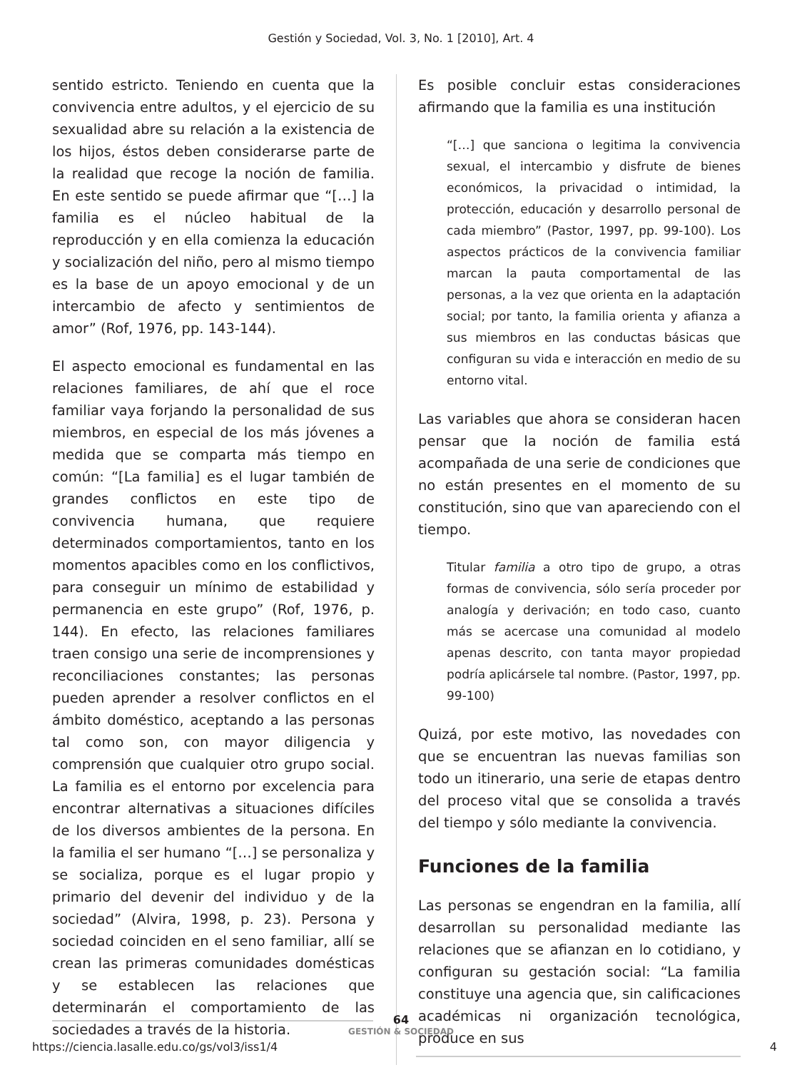Gestión y Sociedad, Vol. 3, No. 1 [2010], Art. 4
sentido estricto. Teniendo en cuenta que la convivencia entre adultos, y el ejercicio de su sexualidad abre su relación a la existencia de los hijos, éstos deben considerarse parte de la realidad que recoge la noción de familia. En este sentido se puede afirmar que “[…] la familia es el núcleo habitual de la reproducción y en ella comienza la educación y socialización del niño, pero al mismo tiempo es la base de un apoyo emocional y de un intercambio de afecto y sentimientos de amor” (Rof, 1976, pp. 143-144).
El aspecto emocional es fundamental en las relaciones familiares, de ahí que el roce familiar vaya forjando la personalidad de sus miembros, en especial de los más jóvenes a medida que se comparta más tiempo en común: “[La familia] es el lugar también de grandes conflictos en este tipo de convivencia humana, que requiere determinados comportamientos, tanto en los momentos apacibles como en los conflictivos, para conseguir un mínimo de estabilidad y permanencia en este grupo” (Rof, 1976, p. 144). En efecto, las relaciones familiares traen consigo una serie de incomprensiones y reconciliaciones constantes; las personas pueden aprender a resolver conflictos en el ámbito doméstico, aceptando a las personas tal como son, con mayor diligencia y comprensión que cualquier otro grupo social. La familia es el entorno por excelencia para encontrar alternativas a situaciones difíciles de los diversos ambientes de la persona. En la familia el ser humano “[…] se personaliza y se socializa, porque es el lugar propio y primario del devenir del individuo y de la sociedad” (Alvira, 1998, p. 23). Persona y sociedad coinciden en el seno familiar, allí se crean las primeras comunidades domésticas y se establecen las relaciones que determinarán el comportamiento de las sociedades a través de la historia.
Es posible concluir estas consideraciones afirmando que la familia es una institución
“[…] que sanciona o legitima la convivencia sexual, el intercambio y disfrute de bienes económicos, la privacidad o intimidad, la protección, educación y desarrollo personal de cada miembro” (Pastor, 1997, pp. 99-100). Los aspectos prácticos de la convivencia familiar marcan la pauta comportamental de las personas, a la vez que orienta en la adaptación social; por tanto, la familia orienta y afianza a sus miembros en las conductas básicas que configuran su vida e interacción en medio de su entorno vital.
Las variables que ahora se consideran hacen pensar que la noción de familia está acompañada de una serie de condiciones que no están presentes en el momento de su constitución, sino que van apareciendo con el tiempo.
Titular familia a otro tipo de grupo, a otras formas de convivencia, sólo sería proceder por analogía y derivación; en todo caso, cuanto más se acercase una comunidad al modelo apenas descrito, con tanta mayor propiedad podría aplicársele tal nombre. (Pastor, 1997, pp. 99-100)
Quizá, por este motivo, las novedades con que se encuentran las nuevas familias son todo un itinerario, una serie de etapas dentro del proceso vital que se consolida a través del tiempo y sólo mediante la convivencia.
Funciones de la familia
Las personas se engendran en la familia, allí desarrollan su personalidad mediante las relaciones que se afianzan en lo cotidiano, y configuran su gestación social: “La familia constituye una agencia que, sin calificaciones académicas ni organización tecnológica, produce en sus
64
GESTIÓN & SOCIEDAD
https://ciencia.lasalle.edu.co/gs/vol3/iss1/4
4